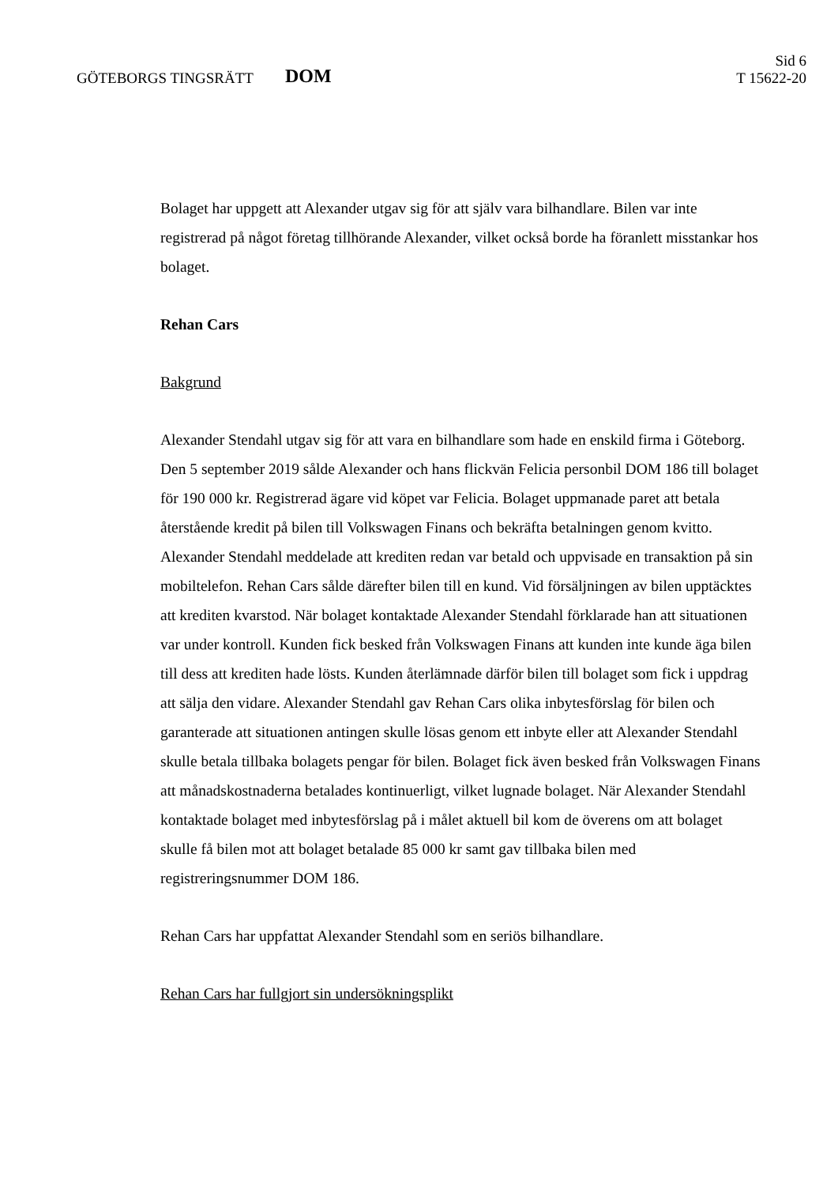GÖTEBORGS TINGSRÄTT
DOM
Sid 6
T 15622-20
Bolaget har uppgett att Alexander utgav sig för att själv vara bilhandlare. Bilen var inte registrerad på något företag tillhörande Alexander, vilket också borde ha föranlett misstankar hos bolaget.
Rehan Cars
Bakgrund
Alexander Stendahl utgav sig för att vara en bilhandlare som hade en enskild firma i Göteborg. Den 5 september 2019 sålde Alexander och hans flickvän Felicia personbil DOM 186 till bolaget för 190 000 kr. Registrerad ägare vid köpet var Felicia. Bolaget uppmanade paret att betala återstående kredit på bilen till Volkswagen Finans och bekräfta betalningen genom kvitto. Alexander Stendahl meddelade att krediten redan var betald och uppvisade en transaktion på sin mobiltelefon. Rehan Cars sålde därefter bilen till en kund. Vid försäljningen av bilen upptäcktes att krediten kvarstod. När bolaget kontaktade Alexander Stendahl förklarade han att situationen var under kontroll. Kunden fick besked från Volkswagen Finans att kunden inte kunde äga bilen till dess att krediten hade lösts. Kunden återlämnade därför bilen till bolaget som fick i uppdrag att sälja den vidare. Alexander Stendahl gav Rehan Cars olika inbytesförslag för bilen och garanterade att situationen antingen skulle lösas genom ett inbyte eller att Alexander Stendahl skulle betala tillbaka bolagets pengar för bilen. Bolaget fick även besked från Volkswagen Finans att månadskostnaderna betalades kontinuerligt, vilket lugnade bolaget. När Alexander Stendahl kontaktade bolaget med inbytesförslag på i målet aktuell bil kom de överens om att bolaget skulle få bilen mot att bolaget betalade 85 000 kr samt gav tillbaka bilen med registreringsnummer DOM 186.
Rehan Cars har uppfattat Alexander Stendahl som en seriös bilhandlare.
Rehan Cars har fullgjort sin undersökningsplikt